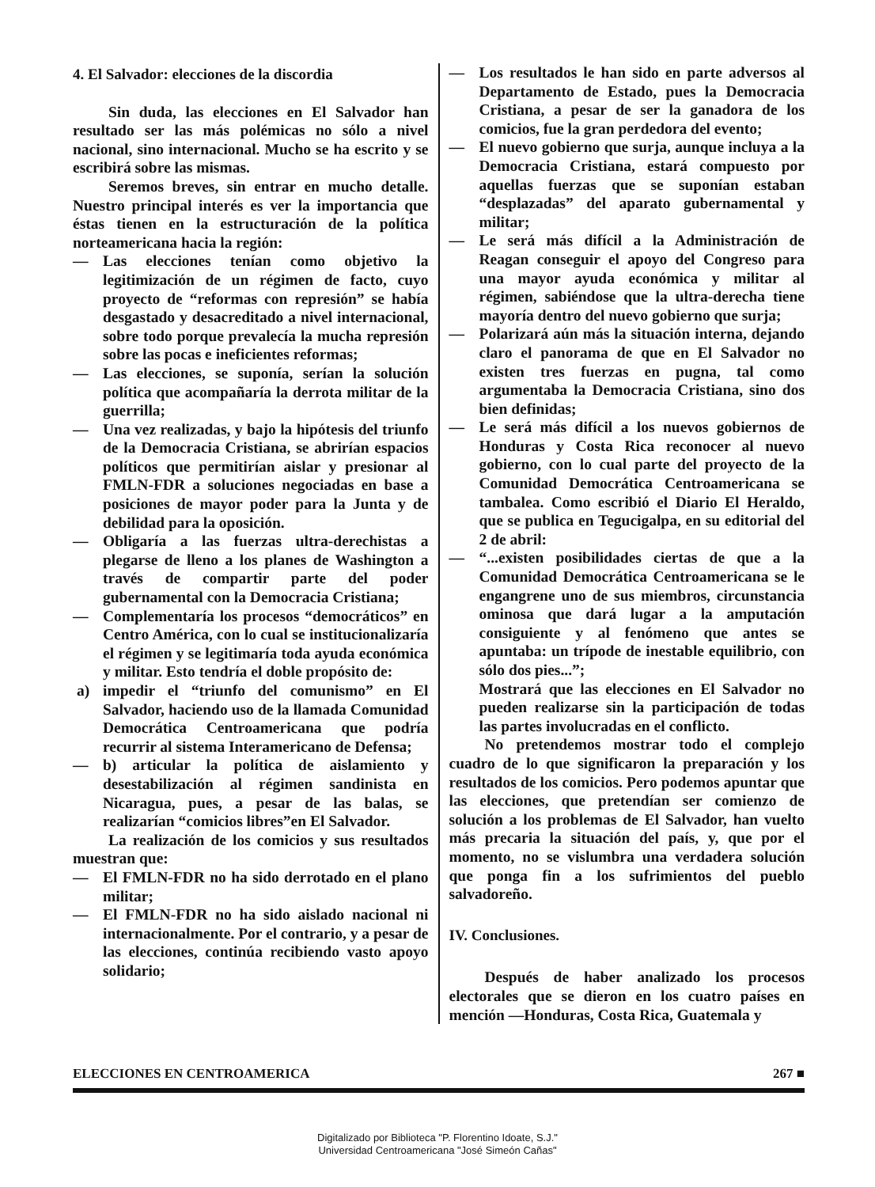4. El Salvador: elecciones de la discordia
Sin duda, las elecciones en El Salvador han resultado ser las más polémicas no sólo a nivel nacional, sino internacional. Mucho se ha escrito y se escribirá sobre las mismas.
Seremos breves, sin entrar en mucho detalle. Nuestro principal interés es ver la importancia que éstas tienen en la estructuración de la política norteamericana hacia la región:
— Las elecciones tenían como objetivo la legitimización de un régimen de facto, cuyo proyecto de “reformas con represión” se había desgastado y desacreditado a nivel internacional, sobre todo porque prevalecía la mucha represión sobre las pocas e ineficientes reformas;
— Las elecciones, se suponía, serían la solución política que acompañaría la derrota militar de la guerrilla;
— Una vez realizadas, y bajo la hipótesis del triunfo de la Democracia Cristiana, se abrirían espacios políticos que permitirían aislar y presionar al FMLN-FDR a soluciones negociadas en base a posiciones de mayor poder para la Junta y de debilidad para la oposición.
— Obligaría a las fuerzas ultra-derechistas a plegarse de lleno a los planes de Washington a través de compartir parte del poder gubernamental con la Democracia Cristiana;
— Complementaría los procesos “democráticos” en Centro América, con lo cual se institucionalizaría el régimen y se legitimaría toda ayuda económica y militar. Esto tendría el doble propósito de:
a) impedir el “triunfo del comunismo” en El Salvador, haciendo uso de la llamada Comunidad Democrática Centroamericana que podría recurrir al sistema Interamericano de Defensa;
— b) articular la política de aislamiento y desestabilización al régimen sandinista en Nicaragua, pues, a pesar de las balas, se realizarían “comicios libres”en El Salvador.
La realización de los comicios y sus resultados muestran que:
— El FMLN-FDR no ha sido derrotado en el plano militar;
— El FMLN-FDR no ha sido aislado nacional ni internacionalmente. Por el contrario, y a pesar de las elecciones, continúa recibiendo vasto apoyo solidario;
— Los resultados le han sido en parte adversos al Departamento de Estado, pues la Democracia Cristiana, a pesar de ser la ganadora de los comicios, fue la gran perdedora del evento;
— El nuevo gobierno que surja, aunque incluya a la Democracia Cristiana, estará compuesto por aquellas fuerzas que se suponían estaban “desplazadas” del aparato gubernamental y militar;
— Le será más difícil a la Administración de Reagan conseguir el apoyo del Congreso para una mayor ayuda económica y militar al régimen, sabiéndose que la ultra-derecha tiene mayoría dentro del nuevo gobierno que surja;
— Polarizará aún más la situación interna, dejando claro el panorama de que en El Salvador no existen tres fuerzas en pugna, tal como argumentaba la Democracia Cristiana, sino dos bien definidas;
— Le será más difícil a los nuevos gobiernos de Honduras y Costa Rica reconocer al nuevo gobierno, con lo cual parte del proyecto de la Comunidad Democrática Centroamericana se tambalea. Como escribió el Diario El Heraldo, que se publica en Tegucigalpa, en su editorial del 2 de abril:
— “...existen posibilidades ciertas de que a la Comunidad Democrática Centroamericana se le engangrene uno de sus miembros, circunstancia ominosa que dará lugar a la amputación consiguiente y al fenómeno que antes se apuntaba: un trípode de inestable equilibrio, con sólo dos pies...”;
Mostrará que las elecciones en El Salvador no pueden realizarse sin la participación de todas las partes involucradas en el conflicto.
No pretendemos mostrar todo el complejo cuadro de lo que significaron la preparación y los resultados de los comicios. Pero podemos apuntar que las elecciones, que pretendían ser comienzo de solución a los problemas de El Salvador, han vuelto más precaria la situación del país, y, que por el momento, no se vislumbra una verdadera solución que ponga fin a los sufrimientos del pueblo salvadoreño.
IV. Conclusiones.
Después de haber analizado los procesos electorales que se dieron en los cuatro países en mención —Honduras, Costa Rica, Guatemala y
ELECCIONES EN CENTROAMERICA 267 ■
Digitalizado por Biblioteca "P. Florentino Idoate, S.J."
Universidad Centroamericana "José Simeón Cañas"